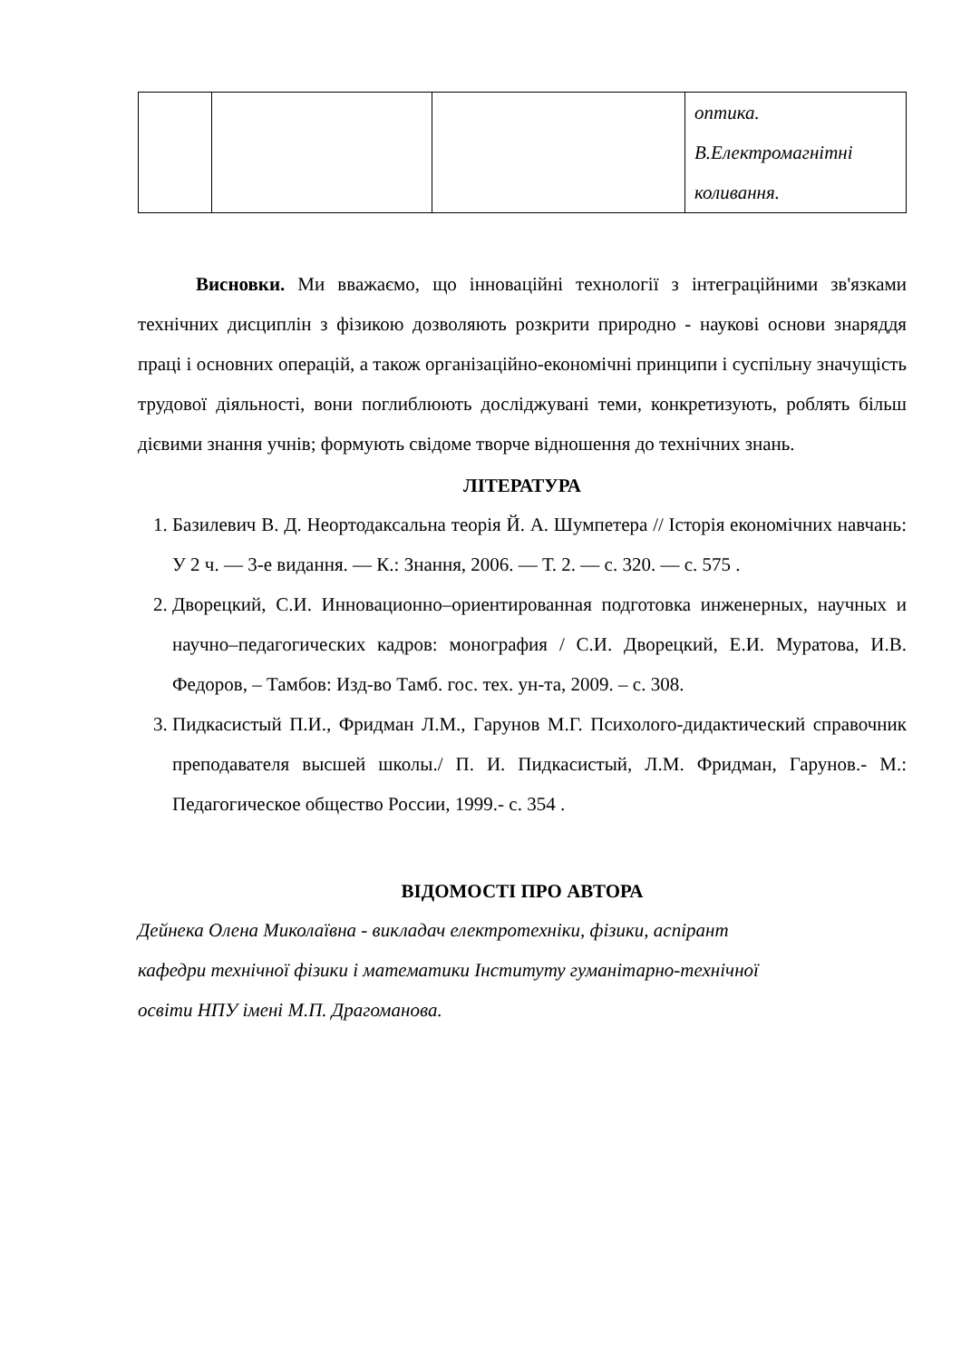| | | | оптика. В.Електромагнітні коливання. |
Висновки. Ми вважаємо, що інноваційні технології з інтеграційними зв'язками технічних дисциплін з фізикою дозволяють розкрити природно - наукові основи знаряддя праці і основних операцій, а також організаційно-економічні принципи і суспільну значущість трудової діяльності, вони поглиблюють досліджувані теми, конкретизують, роблять більш дієвими знання учнів; формують свідоме творче відношення до технічних знань.
ЛІТЕРАТУРА
1. Базилевич В. Д. Неортодаксальна теорія Й. А. Шумпетера // Історія економічних навчань: У 2 ч. — 3-е видання. — К.: Знання, 2006. — Т. 2. — с. 320. — с. 575 .
2. Дворецкий, С.И. Инновационно–ориентированная подготовка инженерных, научных и научно–педагогических кадров: монография / С.И. Дворецкий, Е.И. Муратова, И.В. Федоров, – Тамбов: Изд-во Тамб. гос. тех. ун-та, 2009. – с. 308.
3. Пидкасистый П.И., Фридман Л.М., Гарунов М.Г. Психолого-дидактический справочник преподавателя высшей школы./ П. И. Пидкасистый, Л.М. Фридман, Гарунов.- М.: Педагогическое общество России, 1999.- с. 354 .
ВІДОМОСТІ ПРО АВТОРА
Дейнека Олена Миколаївна - викладач електротехніки, фізики, аспірант
кафедри технічної фізики і математики Інституту гуманітарно-технічної
освіти НПУ імені М.П. Драгоманова.